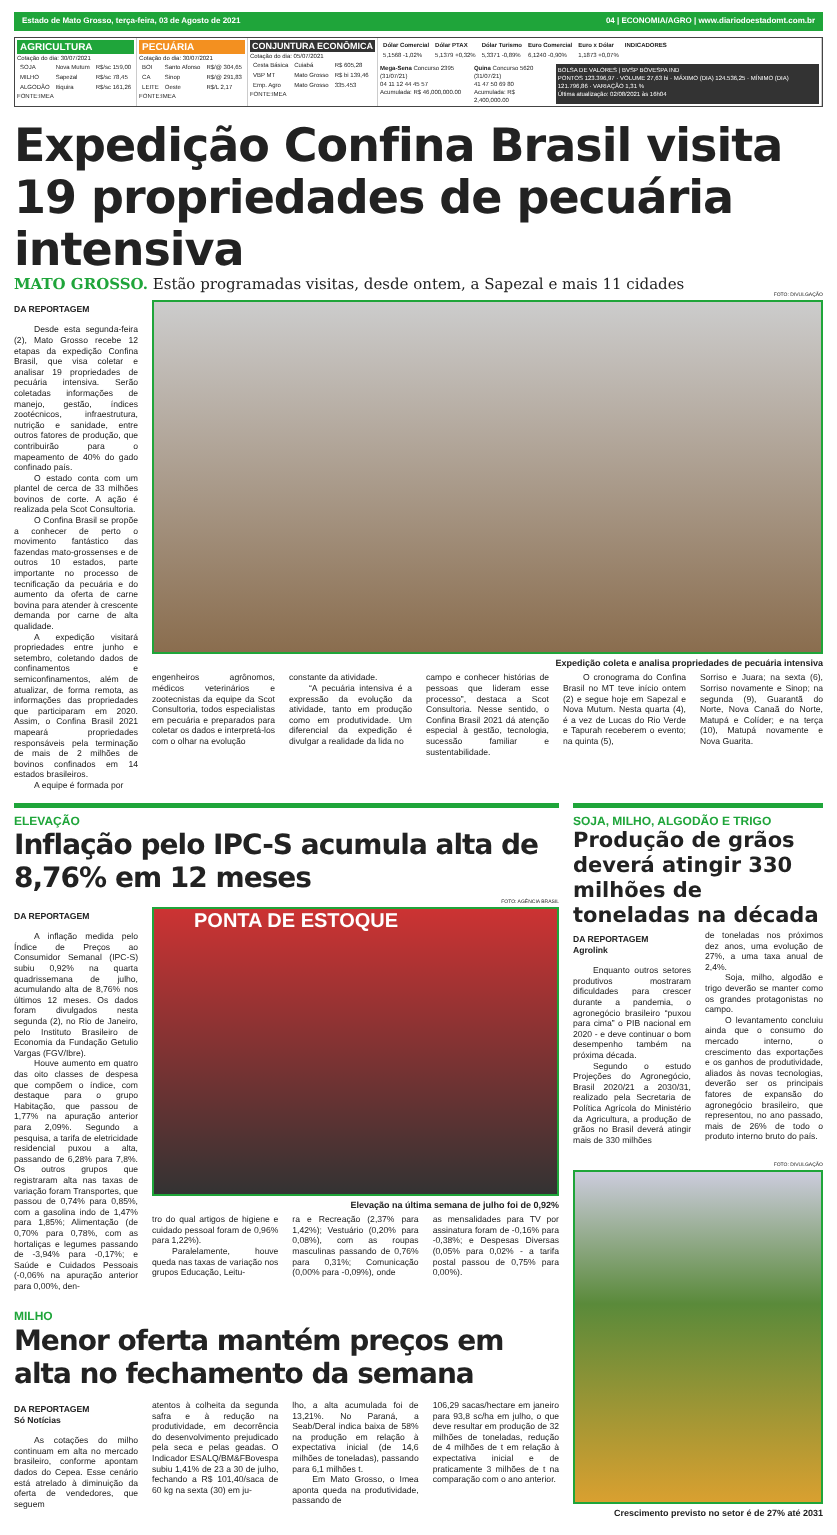Estado de Mato Grosso, terça-feira, 03 de Agosto de 2021 04 | ECONOMIA/AGRO | www.diariodoestadomt.com.br
AGRICULTURA
Cotação do dia: 30/07/2021
| SOJA | Nova Mutum | R$/sc 159,00 |
| MILHO | Sapezal | R$/sc 78,45 |
| ALGODÃO | Itiquira | R$/sc 161,26 |
FONTE:IMEA
PECUÁRIA
Cotação do dia: 30/07/2021
| BOI | Santo Afonso | R$/@ 304,65 |
| CA | Sinop | R$/@ 291,83 |
| LEITE | Oeste | R$/L 2,17 |
FONTE:IMEA
CONJUNTURA ECONÔMICA
Cotação do dia: 05/07/2021
| Cesta Básica | Cuiabá | R$ 605,28 |
| VBP MT | Mato Grosso | R$ bi 139,46 |
| Emp. Agro | Mato Grosso | 335.453 |
FONTE:IMEA
| Dólar Comercial | Dólar PTAX | Dólar Turismo | Euro Comercial | Euro x Dólar | INDICADORES |
| --- | --- | --- | --- | --- | --- |
| 5,1568 -1,02% | 5,1379 +0,32% | 5,3371 -0,89% | 6,1240 -0,90% | 1,1873 +0,07% | |
Mega-Sena Concurso 2395 (31/07/21)
04 11 12 44 45 57
Acumulada: R$ 46,000,000.00
Quina Concurso 5620 (31/07/21)
41 47 50 69 80
Acumulada: R$ 2,400,000.00
BOLSA DE VALORES | BVSP BOVESPA IND
PONTOS 123.396,97 · VOLUME 27,63 bi · MÁXIMO (DIA) 124.536,25 · MÍNIMO (DIA) 121.796,86 · VARIAÇÃO 1,31 %
Última atualização: 02/08/2021 às 16h04
Expedição Confina Brasil visita 19 propriedades de pecuária intensiva
MATO GROSSO. Estão programadas visitas, desde ontem, a Sapezal e mais 11 cidades
FOTO: DIVULGAÇÃO
DA REPORTAGEM
Desde esta segunda-feira (2), Mato Grosso recebe 12 etapas da expedição Confina Brasil, que visa coletar e analisar 19 propriedades de pecuária intensiva. Serão coletadas informações de manejo, gestão, índices zootécnicos, infraestrutura, nutrição e sanidade, entre outros fatores de produção, que contribuirão para o mapeamento de 40% do gado confinado país.
O estado conta com um plantel de cerca de 33 milhões bovinos de corte. A ação é realizada pela Scot Consultoria.
O Confina Brasil se propõe a conhecer de perto o movimento fantástico das fazendas mato-grossenses e de outros 10 estados, parte importante no processo de tecnificação da pecuária e do aumento da oferta de carne bovina para atender à crescente demanda por carne de alta qualidade.
A expedição visitará propriedades entre junho e setembro, coletando dados de confinamentos e semiconfinamentos, além de atualizar, de forma remota, as informações das propriedades que participaram em 2020. Assim, o Confina Brasil 2021 mapeará propriedades responsáveis pela terminação de mais de 2 milhões de bovinos confinados em 14 estados brasileiros.
A equipe é formada por
Expedição coleta e analisa propriedades de pecuária intensiva
engenheiros agrônomos, médicos veterinários e zootecnistas da equipe da Scot Consultoria, todos especialistas em pecuária e preparados para coletar os dados e interpretá-los com o olhar na evolução
constante da atividade.
“A pecuária intensiva é a expressão da evolução da atividade, tanto em produção como em produtividade. Um diferencial da expedição é divulgar a realidade da lida no
campo e conhecer histórias de pessoas que lideram esse processo”, destaca a Scot Consultoria. Nesse sentido, o Confina Brasil 2021 dá atenção especial à gestão, tecnologia, sucessão familiar e sustentabilidade.
O cronograma do Confina Brasil no MT teve início ontem (2) e segue hoje em Sapezal e Nova Mutum. Nesta quarta (4), é a vez de Lucas do Rio Verde e Tapurah receberem o evento; na quinta (5),
Sorriso e Juara; na sexta (6), Sorriso novamente e Sinop; na segunda (9), Guarantã do Norte, Nova Canaã do Norte, Matupá e Colíder; e na terça (10), Matupá novamente e Nova Guarita.
ELEVAÇÃO
Inflação pelo IPC-S acumula alta de 8,76% em 12 meses
FOTO: AGÊNCIA BRASIL
DA REPORTAGEM
A inflação medida pelo Índice de Preços ao Consumidor Semanal (IPC-S) subiu 0,92% na quarta quadrissemana de julho, acumulando alta de 8,76% nos últimos 12 meses. Os dados foram divulgados nesta segunda (2), no Rio de Janeiro, pelo Instituto Brasileiro de Economia da Fundação Getulio Vargas (FGV/Ibre).
Houve aumento em quatro das oito classes de despesa que compõem o índice, com destaque para o grupo Habitação, que passou de 1,77% na apuração anterior para 2,09%. Segundo a pesquisa, a tarifa de eletricidade residencial puxou a alta, passando de 6,28% para 7,8%. Os outros grupos que registraram alta nas taxas de variação foram Transportes, que passou de 0,74% para 0,85%, com a gasolina indo de 1,47% para 1,85%; Alimentação (de 0,70% para 0,78%, com as hortaliças e legumes passando de -3,94% para -0,17%; e Saúde e Cuidados Pessoais (-0,06% na apuração anterior para 0,00%, den-
PONTA DE ESTOQUE
Elevação na última semana de julho foi de 0,92%
tro do qual artigos de higiene e cuidado pessoal foram de 0,96% para 1,22%).
Paralelamente, houve queda nas taxas de variação nos grupos Educação, Leitu-
ra e Recreação (2,37% para 1,42%); Vestuário (0,20% para 0,08%), com as roupas masculinas passando de 0,76% para 0,31%; Comunicação (0,00% para -0,09%), onde
as mensalidades para TV por assinatura foram de -0,16% para -0,38%; e Despesas Diversas (0,05% para 0,02% - a tarifa postal passou de 0,75% para 0,00%).
MILHO
Menor oferta mantém preços em alta no fechamento da semana
DA REPORTAGEM
Só Notícias
As cotações do milho continuam em alta no mercado brasileiro, conforme apontam dados do Cepea. Esse cenário está atrelado à diminuição da oferta de vendedores, que seguem
atentos à colheita da segunda safra e à redução na produtividade, em decorrência do desenvolvimento prejudicado pela seca e pelas geadas. O Indicador ESALQ/BM&FBovespa subiu 1,41% de 23 a 30 de julho, fechando a R$ 101,40/saca de 60 kg na sexta (30) em ju-
lho, a alta acumulada foi de 13,21%. No Paraná, a Seab/Deral indica baixa de 58% na produção em relação à expectativa inicial (de 14,6 milhões de toneladas), passando para 6,1 milhões t.
Em Mato Grosso, o Imea aponta queda na produtividade, passando de
106,29 sacas/hectare em janeiro para 93,8 sc/ha em julho, o que deve resultar em produção de 32 milhões de toneladas, redução de 4 milhões de t em relação à expectativa inicial e de praticamente 3 milhões de t na comparação com o ano anterior.
SOJA, MILHO, ALGODÃO E TRIGO
Produção de grãos deverá atingir 330 milhões de toneladas na década
DA REPORTAGEM
Agrolink
Enquanto outros setores produtivos mostraram dificuldades para crescer durante a pandemia, o agronegócio brasileiro “puxou para cima” o PIB nacional em 2020 - e deve continuar o bom desempenho também na próxima década.
Segundo o estudo Projeções do Agronegócio, Brasil 2020/21 a 2030/31, realizado pela Secretaria de Política Agrícola do Ministério da Agricultura, a produção de grãos no Brasil deverá atingir mais de 330 milhões
de toneladas nos próximos dez anos, uma evolução de 27%, a uma taxa anual de 2,4%.
Soja, milho, algodão e trigo deverão se manter como os grandes protagonistas no campo.
O levantamento concluiu ainda que o consumo do mercado interno, o crescimento das exportações e os ganhos de produtividade, aliados às novas tecnologias, deverão ser os principais fatores de expansão do agronegócio brasileiro, que representou, no ano passado, mais de 26% de todo o produto interno bruto do país.
FOTO: DIVULGAÇÃO
Crescimento previsto no setor é de 27% até 2031